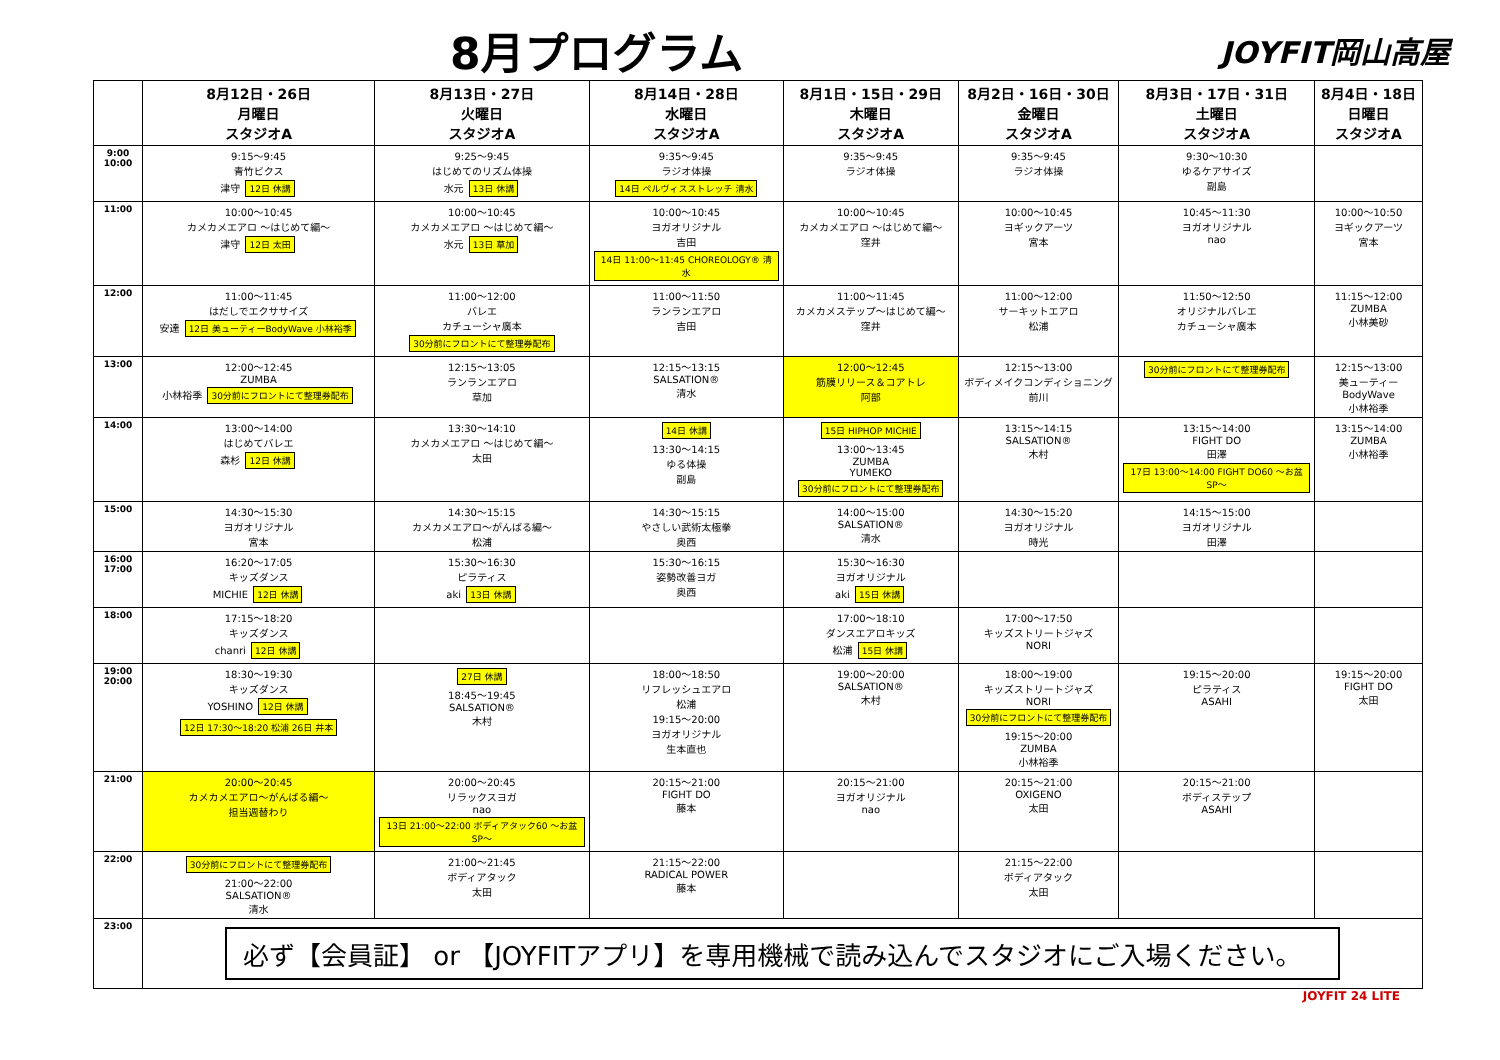8月プログラム
JOYFIT岡山高屋
| | 8月12日・26日 月曜日 スタジオA | 8月13日・27日 火曜日 スタジオA | 8月14日・28日 水曜日 スタジオA | 8月1日・15日・29日 木曜日 スタジオA | 8月2日・16日・30日 金曜日 スタジオA | 8月3日・17日・31日 土曜日 スタジオA | 8月4日・18日 日曜日 スタジオA |
| --- | --- | --- | --- | --- | --- | --- | --- |
| 9:00 10:00 | 9:15～9:45 青竹ビクス 津守 12日 休講 | 9:25～9:45 はじめてのリズム体操 水元 13日 休講 | 9:35～9:45 ラジオ体操 14日 ペルヴィスストレッチ 清水 | 9:35～9:45 ラジオ体操 | 9:35～9:45 ラジオ体操 | 9:30～10:30 ゆるケアサイズ 副島 | |
| 11:00 | 10:00～10:45 カメカメエアロ ～はじめて編～ 津守 12日 太田 | 10:00～10:45 カメカメエアロ ～はじめて編～ 水元 13日 草加 | 10:00～10:45 ヨガオリジナル 吉田 14日 11:00～11:45 CHOREOLOGY® 清水 | 10:00～10:45 カメカメエアロ ～はじめて編～ 窪井 | 10:00～10:45 ヨギックアーツ 宮本 | 10:45～11:30 ヨガオリジナル nao | 10:00～10:50 ヨギックアーツ 宮本 |
| 12:00 | 11:00～11:45 はだしでエクササイズ 安達 12日 美ューティーBodyWave 小林裕季 | 11:00～12:00 バレエ カチューシャ廣本 30分前にフロントにて整理券配布 | 11:00～11:50 ランランエアロ 吉田 | 11:00～11:45 カメカメステップ～はじめて編～ 窪井 | 11:00～12:00 サーキットエアロ 松浦 | 11:50～12:50 オリジナルバレエ カチューシャ廣本 | 11:15～12:00 ZUMBA 小林美砂 |
| 13:00 | 12:00～12:45 ZUMBA 小林裕季 30分前にフロントにて整理券配布 | 12:15～13:05 ランランエアロ 草加 | 12:15～13:15 SALSATION® 清水 | 12:00～12:45 筋膜リリース＆コアトレ 阿部 | 12:15～13:00 ボディメイクコンディショニング 前川 | 30分前にフロントにて整理券配布 | 12:15～13:00 美ューティー BodyWave 小林裕季 |
| 14:00 | 13:00～14:00 はじめてバレエ 森杉 12日 休講 | 13:30～14:10 カメカメエアロ ～はじめて編～ 太田 | 14日 休講 13:30～14:15 ゆる体操 副島 | 15日 HIPHOP MICHIE 13:00～13:45 ZUMBA YUMEKO 30分前にフロントにて整理券配布 | 13:15～14:15 SALSATION® 木村 | 13:15～14:00 FIGHT DO 田澤 17日 13:00～14:00 FIGHT DO60 ～お盆SP～ | 13:15～14:00 ZUMBA 小林裕季 |
| 15:00 | 14:30～15:30 ヨガオリジナル 宮本 | 14:30～15:15 カメカメエアロ～がんばる編～ 松浦 | 14:30～15:15 やさしい武術太極拳 奥西 | 14:00～15:00 SALSATION® 清水 | 14:30～15:20 ヨガオリジナル 時光 | 14:15～15:00 ヨガオリジナル 田澤 | |
| 16:00 17:00 | 16:20～17:05 キッズダンス MICHIE 12日 休講 | 15:30～16:30 ピラティス aki 13日 休講 | 15:30～16:15 姿勢改善ヨガ 奥西 | 15:30～16:30 ヨガオリジナル aki 15日 休講 | | | |
| 18:00 | 17:15～18:20 キッズダンス chanri 12日 休講 | | | 17:00～18:10 ダンスエアロキッズ 松浦 15日 休講 | 17:00～17:50 キッズストリートジャズ NORI | | |
| 19:00 20:00 | 18:30～19:30 キッズダンス YOSHINO 12日 休講 12日 17:30～18:20 松浦 26日 井本 | 27日 休講 18:45～19:45 SALSATION® 木村 | 18:00～18:50 リフレッシュエアロ 松浦 19:15～20:00 ヨガオリジナル 生本直也 | 19:00～20:00 SALSATION® 木村 | 18:00～19:00 キッズストリートジャズ NORI 30分前にフロントにて整理券配布 19:15～20:00 ZUMBA 小林裕季 | 19:15～20:00 ピラティス ASAHI | 19:15～20:00 FIGHT DO 太田 |
| 21:00 | 20:00～20:45 カメカメエアロ～がんばる編～ 担当週替わり | 20:00～20:45 リラックスヨガ nao 13日 21:00～22:00 ボディアタック60 ～お盆SP～ | 20:15～21:00 FIGHT DO 藤本 | 20:15～21:00 ヨガオリジナル nao | 20:15～21:00 OXIGENO 太田 | 20:15～21:00 ボディステップ ASAHI | |
| 22:00 | 30分前にフロントにて整理券配布 21:00～22:00 SALSATION® 清水 | 21:00～21:45 ボディアタック 太田 | 21:15～22:00 RADICAL POWER 藤本 | | 21:15～22:00 ボディアタック 太田 | | |
| 23:00 | 必ず【会員証】 or 【JOYFITアプリ】を専用機械で読み込んでスタジオにご入場ください。 | | | | | | |
JOYFIT 24 LITE